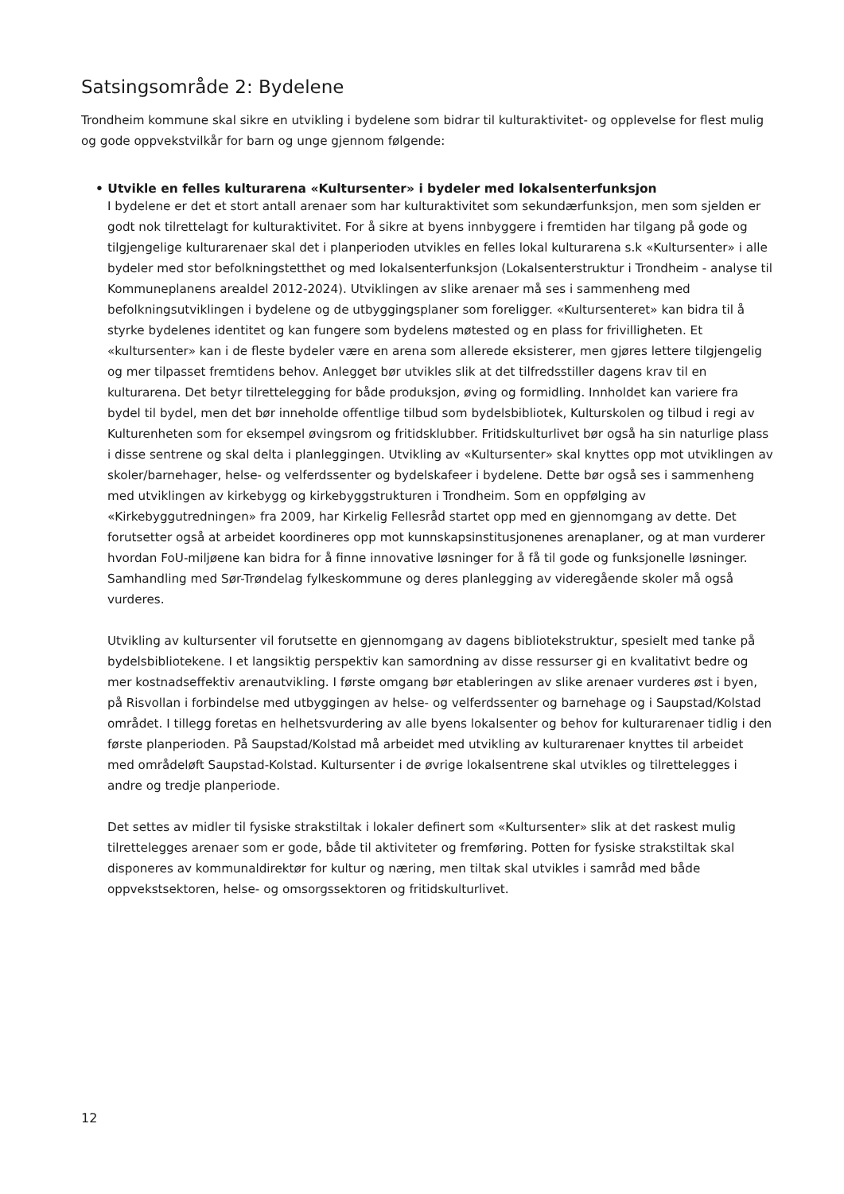Satsingsområde 2: Bydelene
Trondheim kommune skal sikre en utvikling i bydelene som bidrar til kulturaktivitet- og opplevelse for flest mulig og gode oppvekstvilkår for barn og unge gjennom følgende:
• Utvikle en felles kulturarena «Kultursenter» i bydeler med lokalsenterfunksjon
I bydelene er det et stort antall arenaer som har kulturaktivitet som sekundærfunksjon, men som sjelden er godt nok tilrettelagt for kulturaktivitet. For å sikre at byens innbyggere i fremtiden har tilgang på gode og tilgjengelige kulturarenaer skal det i planperioden utvikles en felles lokal kulturarena s.k «Kultursenter» i alle bydeler med stor befolkningstetthet og med lokalsenterfunksjon (Lokalsenterstruktur i Trondheim - analyse til Kommuneplanens arealdel 2012-2024). Utviklingen av slike arenaer må ses i sammenheng med befolkningsutviklingen i bydelene og de utbyggingsplaner som foreligger. «Kultursenteret» kan bidra til å styrke bydelenes identitet og kan fungere som bydelens møtested og en plass for frivilligheten. Et «kultursenter» kan i de fleste bydeler være en arena som allerede eksisterer, men gjøres lettere tilgjengelig og mer tilpasset fremtidens behov. Anlegget bør utvikles slik at det tilfredsstiller dagens krav til en kulturarena. Det betyr tilrettelegging for både produksjon, øving og formidling. Innholdet kan variere fra bydel til bydel, men det bør inneholde offentlige tilbud som bydelsbibliotek, Kulturskolen og tilbud i regi av Kulturenheten som for eksempel øvingsrom og fritidsklubber. Fritidskulturlivet bør også ha sin naturlige plass i disse sentrene og skal delta i planleggingen. Utvikling av «Kultursenter» skal knyttes opp mot utviklingen av skoler/barnehager, helse- og velferdssenter og bydelskafeer i bydelene. Dette bør også ses i sammenheng med utviklingen av kirkebygg og kirkebyggstrukturen i Trondheim. Som en oppfølging av «Kirkebyggutredningen» fra 2009, har Kirkelig Fellesråd startet opp med en gjennomgang av dette. Det forutsetter også at arbeidet koordineres opp mot kunnskapsinstitusjonenes arenaplaner, og at man vurderer hvordan FoU-miljøene kan bidra for å finne innovative løsninger for å få til gode og funksjonelle løsninger. Samhandling med Sør-Trøndelag fylkeskommune og deres planlegging av videregående skoler må også vurderes.
Utvikling av kultursenter vil forutsette en gjennomgang av dagens bibliotekstruktur, spesielt med tanke på bydelsbibliotekene. I et langsiktig perspektiv kan samordning av disse ressurser gi en kvalitativt bedre og mer kostnadseffektiv arenautvikling. I første omgang bør etableringen av slike arenaer vurderes øst i byen, på Risvollan i forbindelse med utbyggingen av helse- og velferdssenter og barnehage og i Saupstad/Kolstad området. I tillegg foretas en helhetsvurdering av alle byens lokalsenter og behov for kulturarenaer tidlig i den første planperioden. På Saupstad/Kolstad må arbeidet med utvikling av kulturarenaer knyttes til arbeidet med områdeløft Saupstad-Kolstad. Kultursenter i de øvrige lokalsentrene skal utvikles og tilrettelegges i andre og tredje planperiode.
Det settes av midler til fysiske strakstiltak i lokaler definert som «Kultursenter» slik at det raskest mulig tilrettelegges arenaer som er gode, både til aktiviteter og fremføring. Potten for fysiske strakstiltak skal disponeres av kommunaldirektør for kultur og næring, men tiltak skal utvikles i samråd med både oppvekstsektoren, helse- og omsorgssektoren og fritidskulturlivet.
12